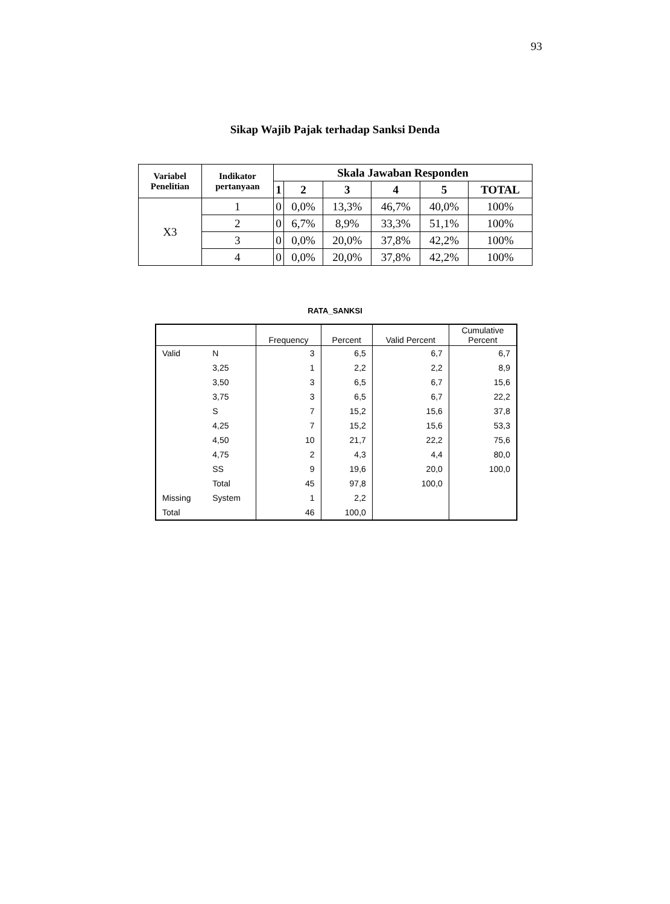93
Sikap Wajib Pajak terhadap Sanksi Denda
| Variabel Penelitian | Indikator pertanyaan | Skala Jawaban Responden | | | | | |
| --- | --- | --- | --- | --- | --- | --- | --- |
| | | 1 | 2 | 3 | 4 | 5 | TOTAL |
| X3 | 1 | 0 | 0,0% | 13,3% | 46,7% | 40,0% | 100% |
| | 2 | 0 | 6,7% | 8,9% | 33,3% | 51,1% | 100% |
| | 3 | 0 | 0,0% | 20,0% | 37,8% | 42,2% | 100% |
| | 4 | 0 | 0,0% | 20,0% | 37,8% | 42,2% | 100% |
RATA_SANKSI
| | | Frequency | Percent | Valid Percent | Cumulative Percent |
| --- | --- | --- | --- | --- | --- |
| Valid | N | 3 | 6,5 | 6,7 | 6,7 |
| | 3,25 | 1 | 2,2 | 2,2 | 8,9 |
| | 3,50 | 3 | 6,5 | 6,7 | 15,6 |
| | 3,75 | 3 | 6,5 | 6,7 | 22,2 |
| | S | 7 | 15,2 | 15,6 | 37,8 |
| | 4,25 | 7 | 15,2 | 15,6 | 53,3 |
| | 4,50 | 10 | 21,7 | 22,2 | 75,6 |
| | 4,75 | 2 | 4,3 | 4,4 | 80,0 |
| | SS | 9 | 19,6 | 20,0 | 100,0 |
| | Total | 45 | 97,8 | 100,0 | |
| Missing | System | 1 | 2,2 | | |
| Total | | 46 | 100,0 | | |